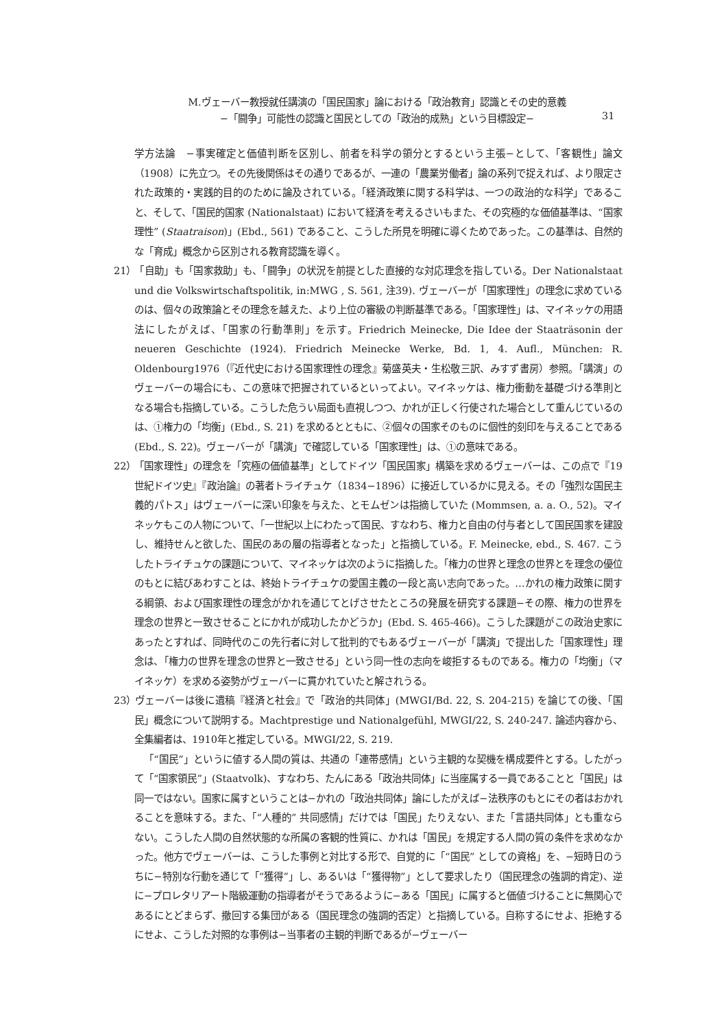M.ヴェーバー教授就任講演の「国民国家」論における「政治教育」認識とその史的意義
−「闘争」可能性の認識と国民としての「政治的成熟」という目標設定−
31
学方法論　−事実確定と価値判断を区別し、前者を科学の領分とするという主張−として、「客観性」論文（1908）に先立つ。その先後関係はその通りであるが、一連の「農業労働者」論の系列で捉えれば、より限定された政策的・実践的目的のために論及されている。「経済政策に関する科学は、一つの政治的な科学」であること、そして、「国民的国家 (Nationalstaat) において経済を考えるさいもまた、その究極的な価値基準は、“国家理性” (Staatraison)」(Ebd., 561) であること、こうした所見を明確に導くためであった。この基準は、自然的な「育成」概念から区別される教育認識を導く。
21） 「自助」も「国家救助」も、「闘争」の状況を前提とした直接的な対応理念を指している。Der Nationalstaat und die Volkswirtschaftspolitik, in:MWG , S. 561, 注39). ヴェーバーが「国家理性」の理念に求めているのは、個々の政策論とその理念を越えた、より上位の審級の判断基準である。「国家理性」は、マイネッケの用語法にしたがえば、「国家の行動準則」を示す。Friedrich Meinecke, Die Idee der Staaträsonin der neueren Geschichte (1924). Friedrich Meinecke Werke, Bd. 1, 4. Aufl., München: R. Oldenbourg1976（『近代史における国家理性の理念』菊盛英夫・生松敬三訳、みすず書房）参照。「講演」のヴェーバーの場合にも、この意味で把握されているといってよい。マイネッケは、権力衝動を基礎づける準則となる場合も指摘している。こうした危うい局面も直視しつつ、かれが正しく行使された場合として重んじているのは、①権力の「均衡」(Ebd., S. 21) を求めるとともに、②個々の国家そのものに個性的刻印を与えることである (Ebd., S. 22)。ヴェーバーが「講演」で確認している「国家理性」は、①の意味である。
22） 「国家理性」の理念を「究極の価値基準」としてドイツ「国民国家」構築を求めるヴェーバーは、この点で『19世紀ドイツ史』『政治論』の著者トライチュケ（1834−1896）に接近しているかに見える。その「強烈な国民主義的パトス」はヴェーバーに深い印象を与えた、とモムゼンは指摘していた (Mommsen, a. a. O., 52)。マイネッケもこの人物について、「一世紀以上にわたって国民、すなわち、権力と自由の付与者として国民国家を建設し、維持せんと欲した、国民のあの層の指導者となった」と指摘している。F. Meinecke, ebd., S. 467. こうしたトライチュケの課題について、マイネッケは次のように指摘した。「権力の世界と理念の世界とを理念の優位のもとに結びあわすことは、終始トライチュケの愛国主義の一段と高い志向であった。…かれの権力政策に関する綱領、および国家理性の理念がかれを通じてとげさせたところの発展を研究する課題−その際、権力の世界を理念の世界と一致させることにかれが成功したかどうか」(Ebd. S. 465-466)。こうした課題がこの政治史家にあったとすれば、同時代のこの先行者に対して批判的でもあるヴェーバーが「講演」で提出した「国家理性」理念は、「権力の世界を理念の世界と一致させる」という同一性の志向を峻拒するものである。権力の「均衡」（マイネッケ）を求める姿勢がヴェーバーに貫かれていたと解されうる。
23） ヴェーバーは後に遺稿『経済と社会』で「政治的共同体」(MWGⅠ/Bd. 22, S. 204-215) を論じての後、「国民」概念について説明する。Machtprestige und Nationalgefühl, MWGⅠ/22, S. 240-247. 論述内容から、全集編者は、1910年と推定している。MWGⅠ/22, S. 219.
「“国民”」というに値する人間の質は、共通の「連帯感情」という主観的な契機を構成要件とする。したがって「“国家領民”」(Staatvolk)、すなわち、たんにある「政治共同体」に当座属する一員であることと「国民」は同一ではない。国家に属すということは−かれの「政治共同体」論にしたがえば−法秩序のもとにその者はおかれることを意味する。また、「“人種的” 共同感情」だけでは「国民」たりえない、また「言語共同体」とも重ならない。こうした人間の自然状態的な所属の客観的性質に、かれは「国民」を規定する人間の質の条件を求めなかった。他方でヴェーバーは、こうした事例と対比する形で、自覚的に「“国民” としての資格」を、−短時日のうちに−特別な行動を通じて「“獲得”」し、あるいは「“獲得物”」として要求したり（国民理念の強調的肯定)、逆に−プロレタリアート階級運動の指導者がそうであるように−ある「国民」に属すると価値づけることに無関心であるにとどまらず、撤回する集団がある（国民理念の強調的否定）と指摘している。自称するにせよ、拒絶するにせよ、こうした対照的な事例は−当事者の主観的判断であるが−ヴェーバー